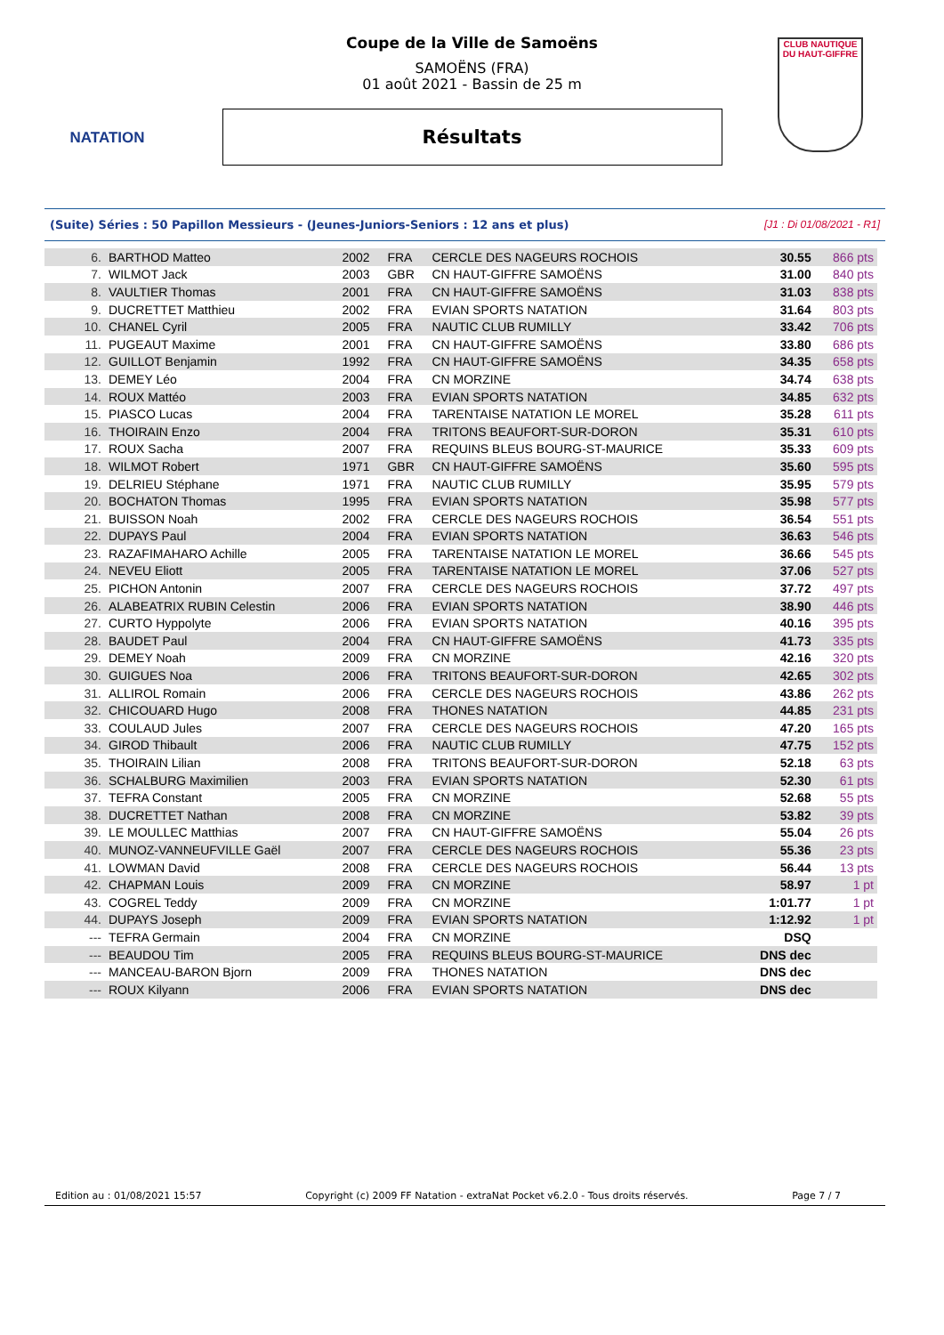NATATION
CLUB NAUTIQUE DU HAUT-GIFFRE
Coupe de la Ville de Samoëns
SAMOËNS (FRA)
01 août 2021 - Bassin de 25 m
Résultats
(Suite) Séries : 50 Papillon Messieurs - (Jeunes-Juniors-Seniors : 12 ans et plus) [J1 : Di 01/08/2021 - R1]
| 6. | BARTHOD Matteo | 2002 | FRA | CERCLE DES NAGEURS ROCHOIS | 30.55 | 866 pts |
| 7. | WILMOT Jack | 2003 | GBR | CN HAUT-GIFFRE SAMOËNS | 31.00 | 840 pts |
| 8. | VAULTIER Thomas | 2001 | FRA | CN HAUT-GIFFRE SAMOËNS | 31.03 | 838 pts |
| 9. | DUCRETTET Matthieu | 2002 | FRA | EVIAN SPORTS NATATION | 31.64 | 803 pts |
| 10. | CHANEL Cyril | 2005 | FRA | NAUTIC CLUB RUMILLY | 33.42 | 706 pts |
| 11. | PUGEAUT Maxime | 2001 | FRA | CN HAUT-GIFFRE SAMOËNS | 33.80 | 686 pts |
| 12. | GUILLOT Benjamin | 1992 | FRA | CN HAUT-GIFFRE SAMOËNS | 34.35 | 658 pts |
| 13. | DEMEY Léo | 2004 | FRA | CN MORZINE | 34.74 | 638 pts |
| 14. | ROUX Mattéo | 2003 | FRA | EVIAN SPORTS NATATION | 34.85 | 632 pts |
| 15. | PIASCO Lucas | 2004 | FRA | TARENTAISE NATATION LE MOREL | 35.28 | 611 pts |
| 16. | THOIRAIN Enzo | 2004 | FRA | TRITONS BEAUFORT-SUR-DORON | 35.31 | 610 pts |
| 17. | ROUX Sacha | 2007 | FRA | REQUINS BLEUS BOURG-ST-MAURICE | 35.33 | 609 pts |
| 18. | WILMOT Robert | 1971 | GBR | CN HAUT-GIFFRE SAMOËNS | 35.60 | 595 pts |
| 19. | DELRIEU Stéphane | 1971 | FRA | NAUTIC CLUB RUMILLY | 35.95 | 579 pts |
| 20. | BOCHATON Thomas | 1995 | FRA | EVIAN SPORTS NATATION | 35.98 | 577 pts |
| 21. | BUISSON Noah | 2002 | FRA | CERCLE DES NAGEURS ROCHOIS | 36.54 | 551 pts |
| 22. | DUPAYS Paul | 2004 | FRA | EVIAN SPORTS NATATION | 36.63 | 546 pts |
| 23. | RAZAFIMAHARO Achille | 2005 | FRA | TARENTAISE NATATION LE MOREL | 36.66 | 545 pts |
| 24. | NEVEU Eliott | 2005 | FRA | TARENTAISE NATATION LE MOREL | 37.06 | 527 pts |
| 25. | PICHON Antonin | 2007 | FRA | CERCLE DES NAGEURS ROCHOIS | 37.72 | 497 pts |
| 26. | ALABEATRIX RUBIN Celestin | 2006 | FRA | EVIAN SPORTS NATATION | 38.90 | 446 pts |
| 27. | CURTO Hyppolyte | 2006 | FRA | EVIAN SPORTS NATATION | 40.16 | 395 pts |
| 28. | BAUDET Paul | 2004 | FRA | CN HAUT-GIFFRE SAMOËNS | 41.73 | 335 pts |
| 29. | DEMEY Noah | 2009 | FRA | CN MORZINE | 42.16 | 320 pts |
| 30. | GUIGUES Noa | 2006 | FRA | TRITONS BEAUFORT-SUR-DORON | 42.65 | 302 pts |
| 31. | ALLIROL Romain | 2006 | FRA | CERCLE DES NAGEURS ROCHOIS | 43.86 | 262 pts |
| 32. | CHICOUARD Hugo | 2008 | FRA | THONES NATATION | 44.85 | 231 pts |
| 33. | COULAUD Jules | 2007 | FRA | CERCLE DES NAGEURS ROCHOIS | 47.20 | 165 pts |
| 34. | GIROD Thibault | 2006 | FRA | NAUTIC CLUB RUMILLY | 47.75 | 152 pts |
| 35. | THOIRAIN Lilian | 2008 | FRA | TRITONS BEAUFORT-SUR-DORON | 52.18 | 63 pts |
| 36. | SCHALBURG Maximilien | 2003 | FRA | EVIAN SPORTS NATATION | 52.30 | 61 pts |
| 37. | TEFRA Constant | 2005 | FRA | CN MORZINE | 52.68 | 55 pts |
| 38. | DUCRETTET Nathan | 2008 | FRA | CN MORZINE | 53.82 | 39 pts |
| 39. | LE MOULLEC Matthias | 2007 | FRA | CN HAUT-GIFFRE SAMOËNS | 55.04 | 26 pts |
| 40. | MUNOZ-VANNEUFVILLE Gaël | 2007 | FRA | CERCLE DES NAGEURS ROCHOIS | 55.36 | 23 pts |
| 41. | LOWMAN David | 2008 | FRA | CERCLE DES NAGEURS ROCHOIS | 56.44 | 13 pts |
| 42. | CHAPMAN Louis | 2009 | FRA | CN MORZINE | 58.97 | 1 pt |
| 43. | COGREL Teddy | 2009 | FRA | CN MORZINE | 1:01.77 | 1 pt |
| 44. | DUPAYS Joseph | 2009 | FRA | EVIAN SPORTS NATATION | 1:12.92 | 1 pt |
| --- | TEFRA Germain | 2004 | FRA | CN MORZINE | DSQ | |
| --- | BEAUDOU Tim | 2005 | FRA | REQUINS BLEUS BOURG-ST-MAURICE | DNS dec | |
| --- | MANCEAU-BARON Bjorn | 2009 | FRA | THONES NATATION | DNS dec | |
| --- | ROUX Kilyann | 2006 | FRA | EVIAN SPORTS NATATION | DNS dec | |
Edition au : 01/08/2021 15:57 Copyright (c) 2009 FF Natation - extraNat Pocket v6.2.0 - Tous droits réservés. Page 7 / 7